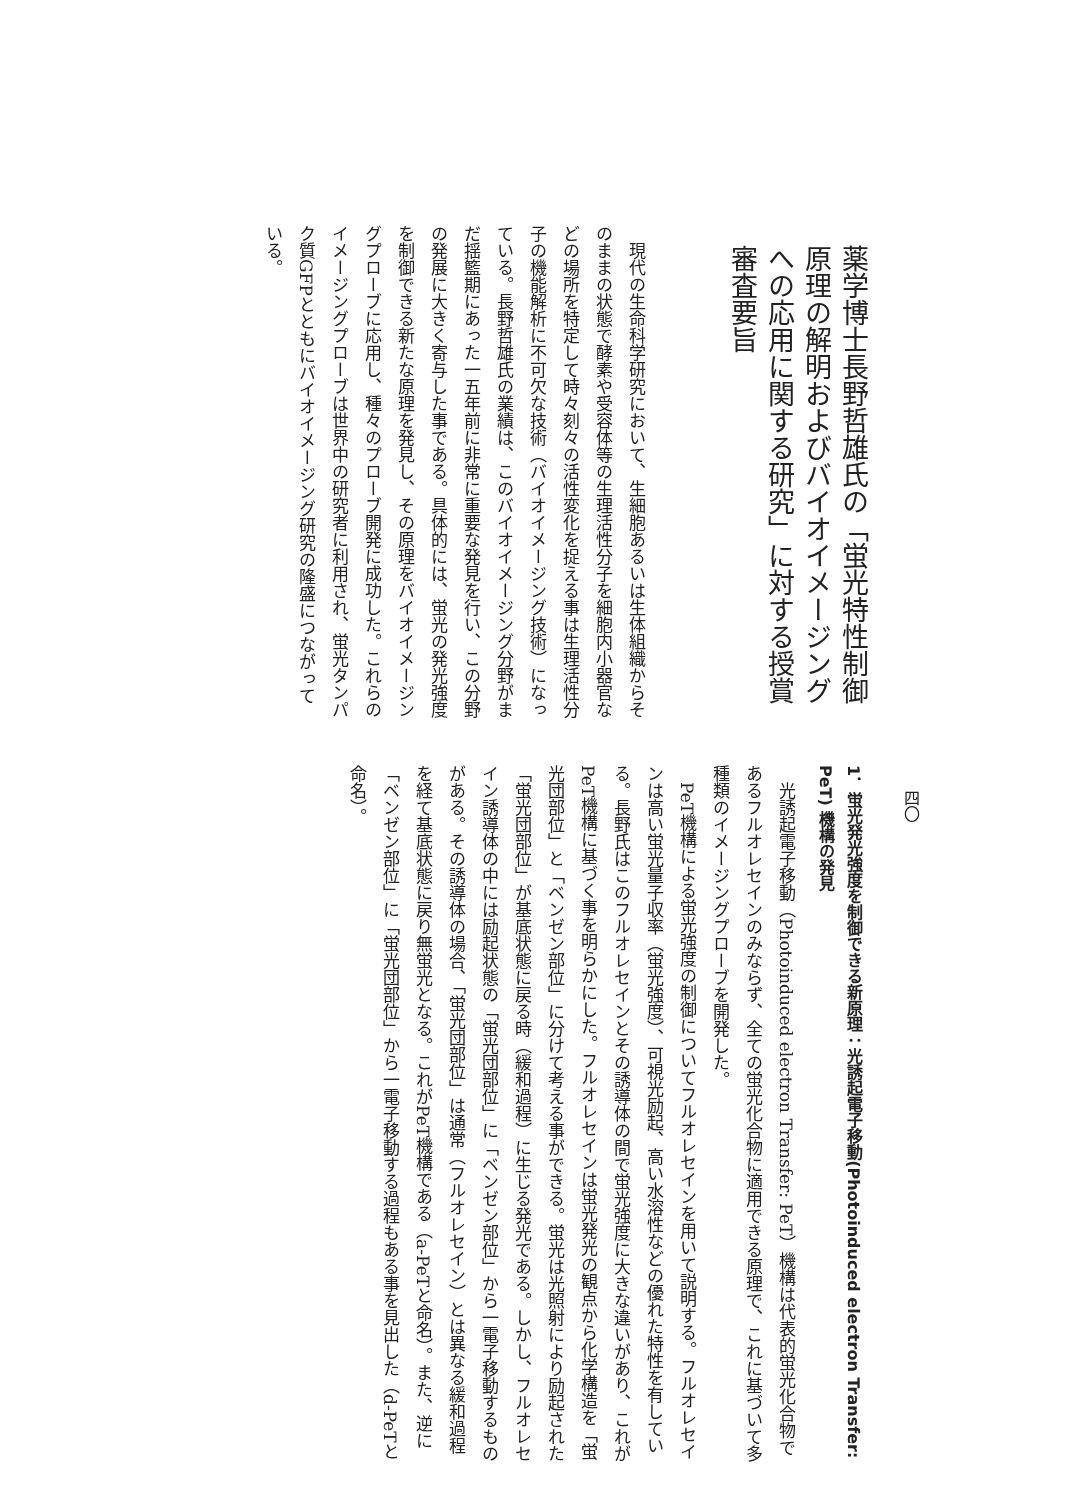薬学博士長野哲雄氏の「蛍光特性制御原理の解明およびバイオイメージングへの応用に関する研究」に対する授賞審査要旨
　現代の生命科学研究において、生細胞あるいは生体組織からそのままの状態で酵素や受容体等の生理活性分子を細胞内小器官などの場所を特定して時々刻々の活性変化を捉える事は生理活性分子の機能解析に不可欠な技術（バイオイメージング技術）になっている。長野哲雄氏の業績は、このバイオイメージング分野がまだ揺籃期にあった一五年前に非常に重要な発見を行い、この分野の発展に大きく寄与した事である。具体的には、蛍光の発光強度を制御できる新たな原理を発見し、その原理をバイオイメージングプローブに応用し、種々のプローブ開発に成功した。これらのイメージングプローブは世界中の研究者に利用され、蛍光タンパク質GFPとともにバイオイメージング研究の隆盛につながっている。
四〇
1．蛍光発光強度を制御できる新原理：光誘起電子移動(Photoinduced electron Transfer: PeT) 機構の発見
　光誘起電子移動（Photoinduced electron Transfer: PeT）機構は代表的蛍光化合物であるフルオレセインのみならず、全ての蛍光化合物に適用できる原理で、これに基づいて多種類のイメージングプローブを開発した。
　PeT機構による蛍光強度の制御についてフルオレセインを用いて説明する。フルオレセインは高い蛍光量子収率（蛍光強度）、可視光励起、高い水溶性などの優れた特性を有している。長野氏はこのフルオレセインとその誘導体の間で蛍光強度に大きな違いがあり、これがPeT機構に基づく事を明らかにした。フルオレセインは蛍光発光の観点から化学構造を「蛍光団部位」と「ベンゼン部位」に分けて考える事ができる。蛍光は光照射により励起された「蛍光団部位」が基底状態に戻る時（緩和過程）に生じる発光である。しかし、フルオレセイン誘導体の中には励起状態の「蛍光団部位」に「ベンゼン部位」から一電子移動するものがある。その誘導体の場合、「蛍光団部位」は通常（フルオレセイン）とは異なる緩和過程を経て基底状態に戻り無蛍光となる。これがPeT機構である（a-PeTと命名）。また、逆に「ベンゼン部位」に「蛍光団部位」から一電子移動する過程もある事を見出した（d-PeTと命名）。